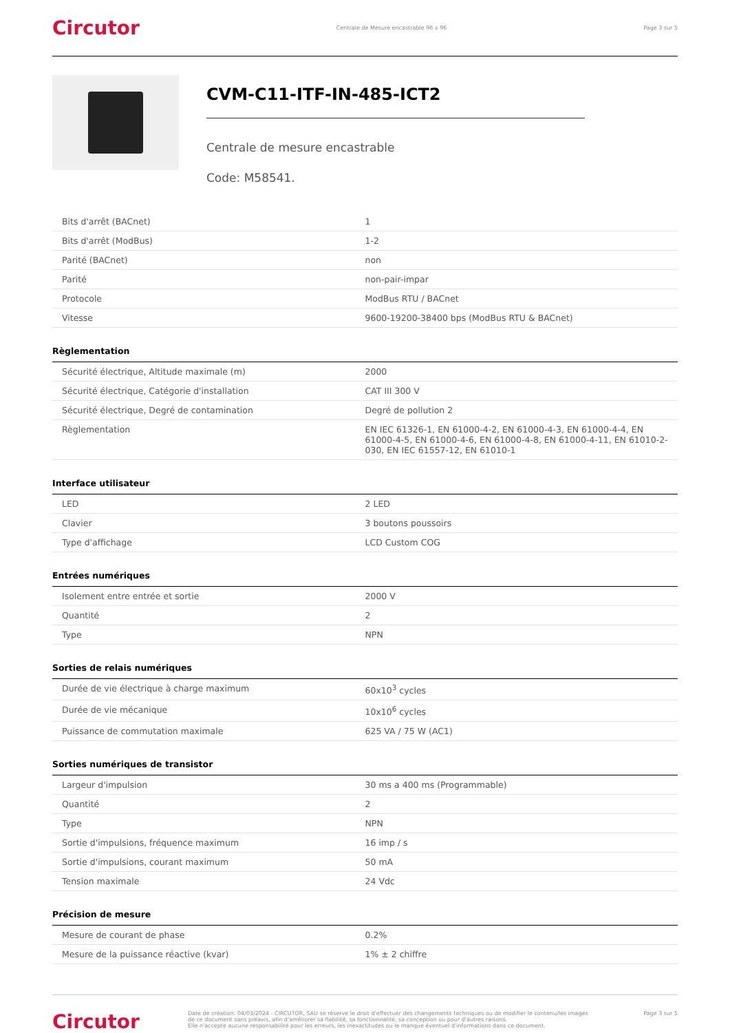Circutor Centrale de Mesure encastrable 96 x 96 Page 3 sur 5
CVM-C11-ITF-IN-485-ICT2
Centrale de mesure encastrable
Code: M58541.
| Bits d'arrêt (BACnet) | 1 |
| Bits d'arrêt (ModBus) | 1-2 |
| Parité (BACnet) | non |
| Parité | non-pair-impar |
| Protocole | ModBus RTU / BACnet |
| Vitesse | 9600-19200-38400 bps (ModBus RTU & BACnet) |
Règlementation
| Sécurité électrique, Altitude maximale (m) | 2000 |
| Sécurité électrique, Catégorie d'installation | CAT III 300 V |
| Sécurité électrique, Degré de contamination | Degré de pollution 2 |
| Règlementation | EN IEC 61326-1, EN 61000-4-2, EN 61000-4-3, EN 61000-4-4, EN 61000-4-5, EN 61000-4-6, EN 61000-4-8, EN 61000-4-11, EN 61010-2-030, EN IEC 61557-12, EN 61010-1 |
Interface utilisateur
| LED | 2 LED |
| Clavier | 3 boutons poussoirs |
| Type d'affichage | LCD Custom COG |
Entrées numériques
| Isolement entre entrée et sortie | 2000 V |
| Quantité | 2 |
| Type | NPN |
Sorties de relais numériques
| Durée de vie électrique à charge maximum | 60x10<sup>3</sup> cycles |
| Durée de vie mécanique | 10x10<sup>6</sup> cycles |
| Puissance de commutation maximale | 625 VA / 75 W (AC1) |
Sorties numériques de transistor
| Largeur d'impulsion | 30 ms a 400 ms (Programmable) |
| Quantité | 2 |
| Type | NPN |
| Sortie d'impulsions, fréquence maximum | 16 imp / s |
| Sortie d'impulsions, courant maximum | 50 mA |
| Tension maximale | 24 Vdc |
Précision de mesure
| Mesure de courant de phase | 0.2% |
| Mesure de la puissance réactive (kvar) | 1% ± 2 chiffre |
Circutor
Date de création: 04/03/2024 - CIRCUTOR, SAU se réserve le droit d'effectuer des changements techniques ou de modifier le contenu/les images de ce document sans préavis, afin d'améliorer sa fiabilité, sa fonctionnalité, sa conception ou pour d'autres raisons.
Elle n'accepte aucune responsabilité pour les erreurs, les inexactitudes ou le manque éventuel d'informations dans ce document.
Page 3 sur 5